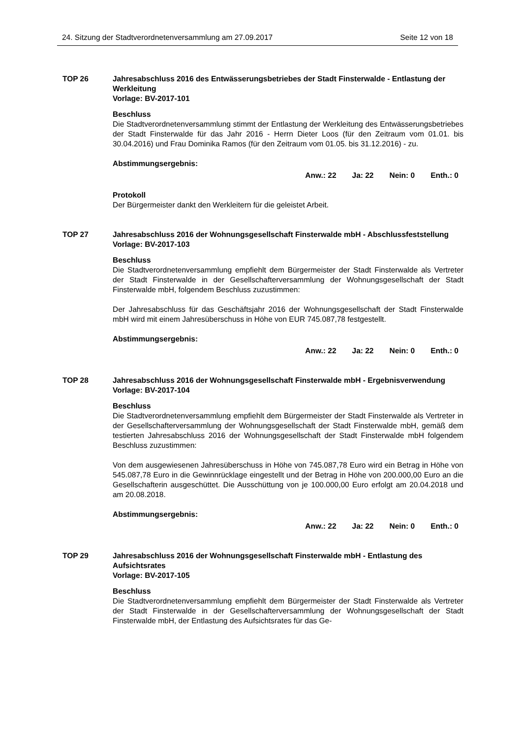24. Sitzung der Stadtverordnetenversammlung am 27.09.2017 Seite 12 von 18
TOP 26 Jahresabschluss 2016 des Entwässerungsbetriebes der Stadt Finsterwalde - Entlastung der Werkleitung
Vorlage: BV-2017-101
Beschluss
Die Stadtverordnetenversammlung stimmt der Entlastung der Werkleitung des Entwässerungsbetriebes der Stadt Finsterwalde für das Jahr 2016 - Herrn Dieter Loos (für den Zeitraum vom 01.01. bis 30.04.2016) und Frau Dominika Ramos (für den Zeitraum vom 01.05. bis 31.12.2016) - zu.
Abstimmungsergebnis:
Anw.: 22 Ja: 22 Nein: 0 Enth.: 0
Protokoll
Der Bürgermeister dankt den Werkleitern für die geleistet Arbeit.
TOP 27 Jahresabschluss 2016 der Wohnungsgesellschaft Finsterwalde mbH - Abschlussfeststellung
Vorlage: BV-2017-103
Beschluss
Die Stadtverordnetenversammlung empfiehlt dem Bürgermeister der Stadt Finsterwalde als Vertreter der Stadt Finsterwalde in der Gesellschafterversammlung der Wohnungsgesellschaft der Stadt Finsterwalde mbH, folgendem Beschluss zuzustimmen:
Der Jahresabschluss für das Geschäftsjahr 2016 der Wohnungsgesellschaft der Stadt Finsterwalde mbH wird mit einem Jahresüberschuss in Höhe von EUR 745.087,78 festgestellt.
Abstimmungsergebnis:
Anw.: 22 Ja: 22 Nein: 0 Enth.: 0
TOP 28 Jahresabschluss 2016 der Wohnungsgesellschaft Finsterwalde mbH - Ergebnisverwendung
Vorlage: BV-2017-104
Beschluss
Die Stadtverordnetenversammlung empfiehlt dem Bürgermeister der Stadt Finsterwalde als Vertreter in der Gesellschafterversammlung der Wohnungsgesellschaft der Stadt Finsterwalde mbH, gemäß dem testierten Jahresabschluss 2016 der Wohnungsgesellschaft der Stadt Finsterwalde mbH folgendem Beschluss zuzustimmen:
Von dem ausgewiesenen Jahresüberschuss in Höhe von 745.087,78 Euro wird ein Betrag in Höhe von 545.087,78 Euro in die Gewinnrücklage eingestellt und der Betrag in Höhe von 200.000,00 Euro an die Gesellschafterin ausgeschüttet. Die Ausschüttung von je 100.000,00 Euro erfolgt am 20.04.2018 und am 20.08.2018.
Abstimmungsergebnis:
Anw.: 22 Ja: 22 Nein: 0 Enth.: 0
TOP 29 Jahresabschluss 2016 der Wohnungsgesellschaft Finsterwalde mbH - Entlastung des Aufsichtsrates
Vorlage: BV-2017-105
Beschluss
Die Stadtverordnetenversammlung empfiehlt dem Bürgermeister der Stadt Finsterwalde als Vertreter der Stadt Finsterwalde in der Gesellschafterversammlung der Wohnungsgesellschaft der Stadt Finsterwalde mbH, der Entlastung des Aufsichtsrates für das Ge-